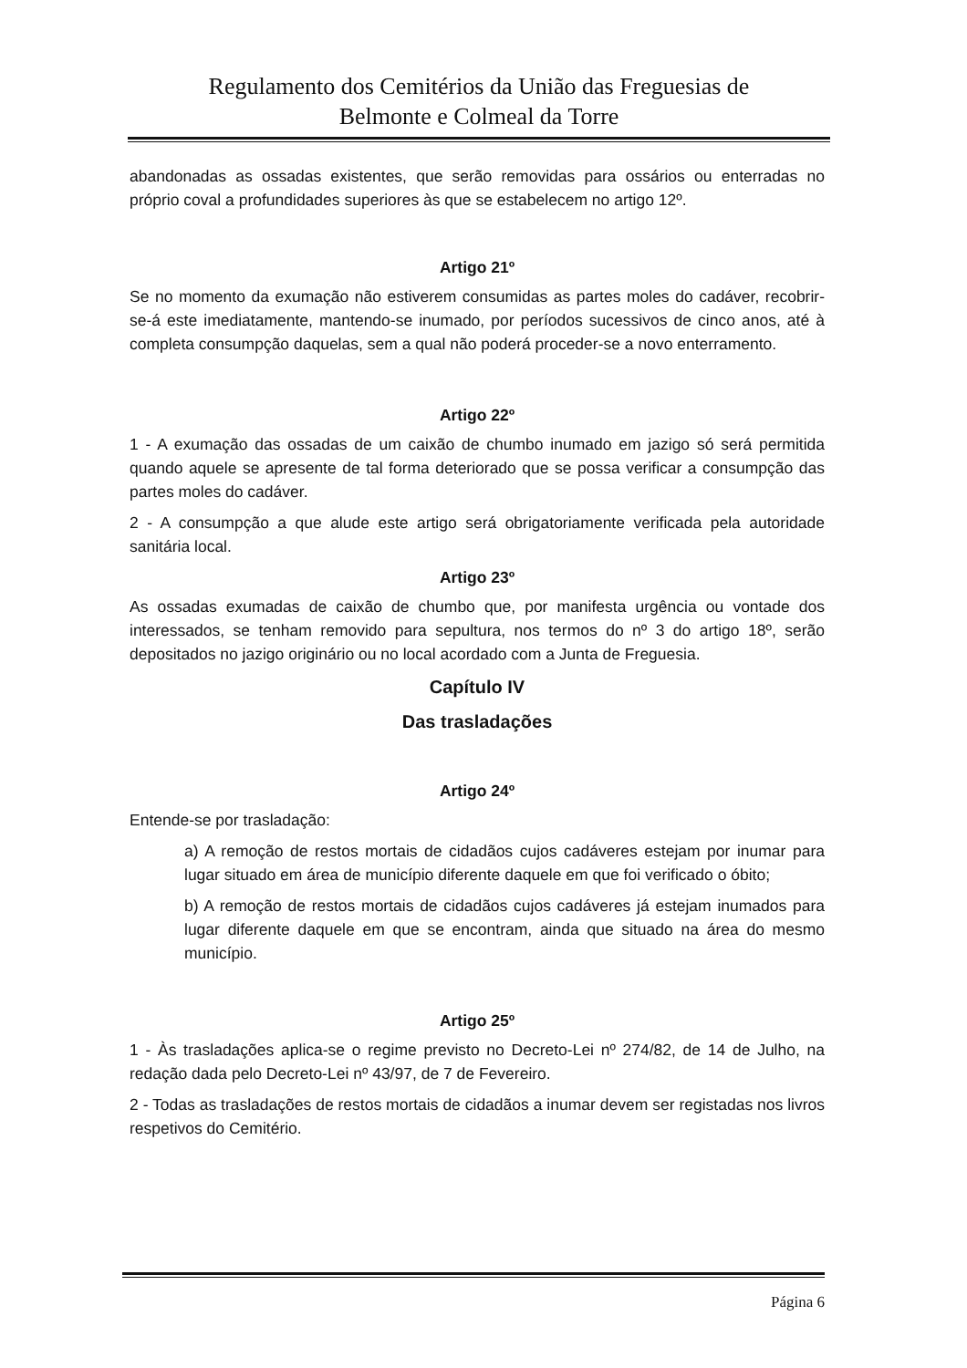Regulamento dos Cemitérios da União das Freguesias de
Belmonte e Colmeal da Torre
abandonadas as ossadas existentes, que serão removidas para ossários ou enterradas no próprio coval a profundidades superiores às que se estabelecem no artigo 12º.
Artigo 21º
Se no momento da exumação não estiverem consumidas as partes moles do cadáver, recobrir-se-á este imediatamente, mantendo-se inumado, por períodos sucessivos de cinco anos, até à completa consumpção daquelas, sem a qual não poderá proceder-se a novo enterramento.
Artigo 22º
1 - A exumação das ossadas de um caixão de chumbo inumado em jazigo só será permitida quando aquele se apresente de tal forma deteriorado que se possa verificar a consumpção das partes moles do cadáver.
2 - A consumpção a que alude este artigo será obrigatoriamente verificada pela autoridade sanitária local.
Artigo 23º
As ossadas exumadas de caixão de chumbo que, por manifesta urgência ou vontade dos interessados, se tenham removido para sepultura, nos termos do nº 3 do artigo 18º, serão depositados no jazigo originário ou no local acordado com a Junta de Freguesia.
Capítulo IV
Das trasladações
Artigo 24º
Entende-se por trasladação:
a) A remoção de restos mortais de cidadãos cujos cadáveres estejam por inumar para lugar situado em área de município diferente daquele em que foi verificado o óbito;
b) A remoção de restos mortais de cidadãos cujos cadáveres já estejam inumados para lugar diferente daquele em que se encontram, ainda que situado na área do mesmo município.
Artigo 25º
1 - Às trasladações aplica-se o regime previsto no Decreto-Lei nº 274/82, de 14 de Julho, na redação dada pelo Decreto-Lei nº 43/97, de 7 de Fevereiro.
2 - Todas as trasladações de restos mortais de cidadãos a inumar devem ser registadas nos livros respetivos do Cemitério.
Página 6